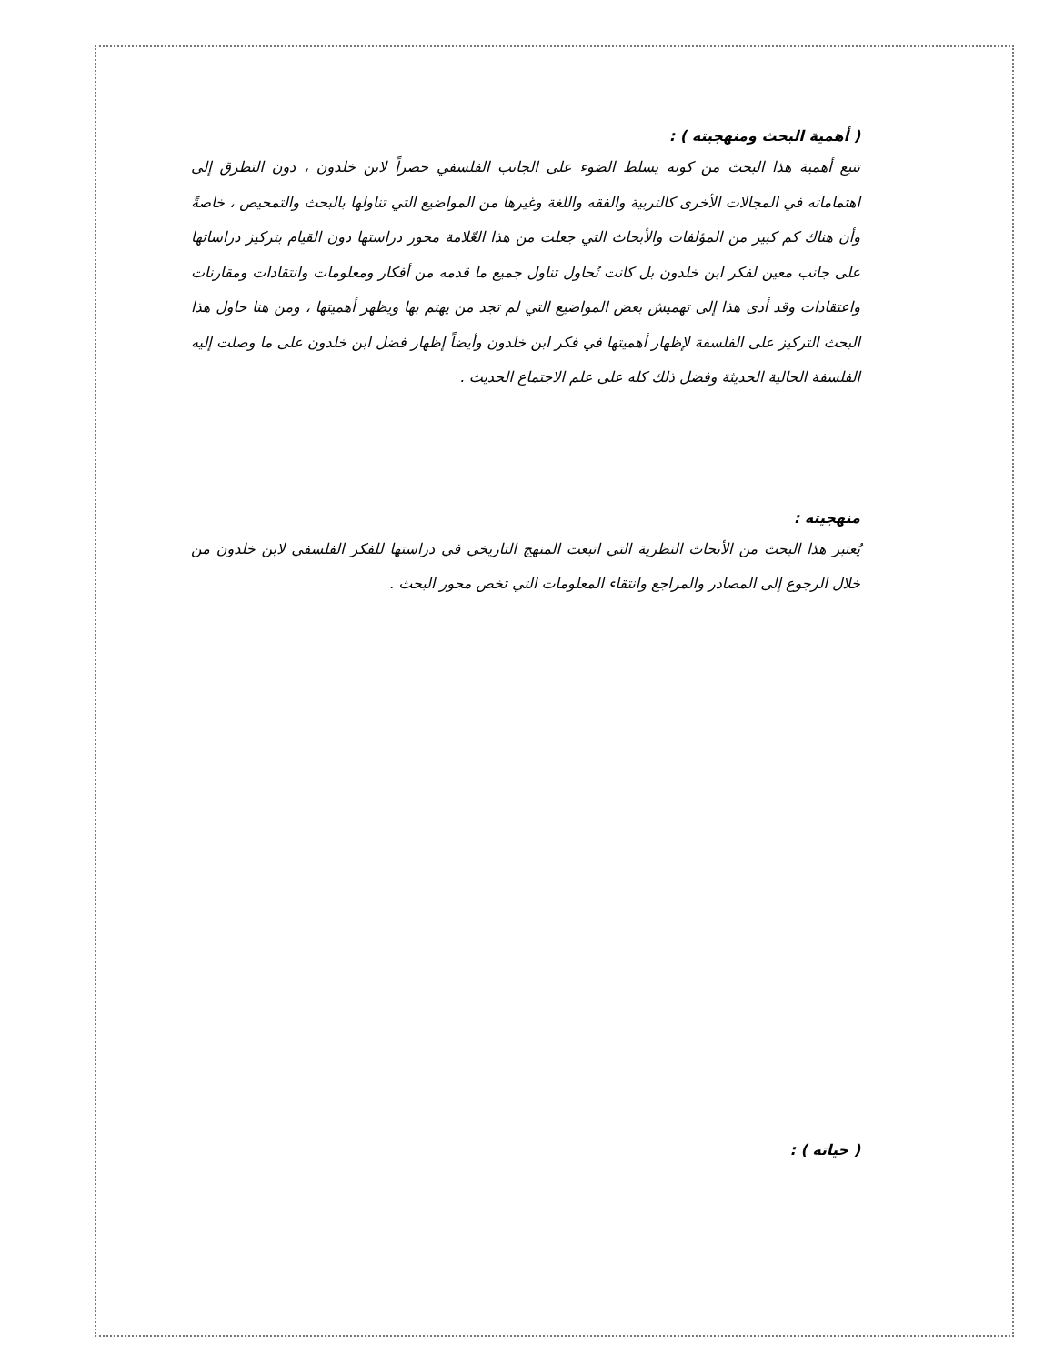( أهمية البحث ومنهجيته ) :
تنبع أهمية هذا البحث من كونه يسلط الضوء على الجانب الفلسفي حصراً لابن خلدون ، دون التطرق إلى اهتماماته في المجالات الأخرى كالتربية والفقه واللغة وغيرها من المواضيع التي تناولها بالبحث والتمحيص ، خاصةً وأن هناك كم كبير من المؤلفات والأبحاث التي جعلت من هذا العّلامة محور دراستها دون القيام بتركيز دراساتها على جانب معين لفكر ابن خلدون بل كانت تُحاول تناول جميع ما قدمه من أفكار ومعلومات وانتقادات ومقارنات واعتقادات وقد أدى هذا إلى تهميش بعض المواضيع التي لم تجد من يهتم بها ويظهر أهميتها ، ومن هنا حاول هذا البحث التركيز على الفلسفة لإظهار أهميتها في فكر ابن خلدون وأيضاً إظهار فضل ابن خلدون على ما وصلت إليه الفلسفة الحالية الحديثة وفضل ذلك كله على علم الاجتماع الحديث .
منهجيته :
يُعتبر هذا البحث من الأبحاث النظرية التي اتبعت المنهج التاريخي في دراستها للفكر الفلسفي لابن خلدون من خلال الرجوع إلى المصادر والمراجع وانتقاء المعلومات التي تخص محور البحث .
( حياته ) :